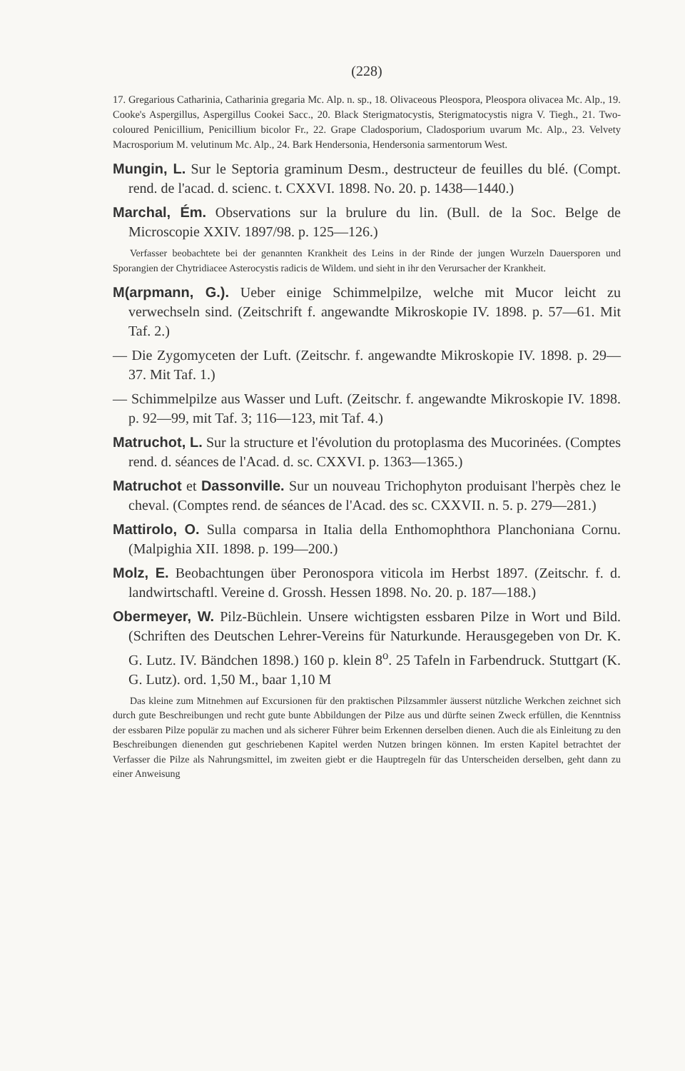(228)
17. Gregarious Catharinia, Catharinia gregaria Mc. Alp. n. sp., 18. Olivaceous Pleospora, Pleospora olivacea Mc. Alp., 19. Cooke's Aspergillus, Aspergillus Cookei Sacc., 20. Black Sterigmatocystis, Sterigmatocystis nigra V. Tiegh., 21. Two-coloured Penicillium, Penicillium bicolor Fr., 22. Grape Cladosporium, Cladosporium uvarum Mc. Alp., 23. Velvety Macrosporium M. velutinum Mc. Alp., 24. Bark Hendersonia, Hendersonia sarmentorum West.
Mungin, L. Sur le Septoria graminum Desm., destructeur de feuilles du blé. (Compt. rend. de l'acad. d. scienc. t. CXXVI. 1898. No. 20. p. 1438—1440.)
Marchal, Ém. Observations sur la brulure du lin. (Bull. de la Soc. Belge de Microscopie XXIV. 1897/98. p. 125—126.)
Verfasser beobachtete bei der genannten Krankheit des Leins in der Rinde der jungen Wurzeln Dauersporen und Sporangien der Chytridiacee Asterocystis radicis de Wildem. und sieht in ihr den Verursacher der Krankheit.
M(arpmann, G.). Ueber einige Schimmelpilze, welche mit Mucor leicht zu verwechseln sind. (Zeitschrift f. angewandte Mikroskopie IV. 1898. p. 57—61. Mit Taf. 2.)
— Die Zygomyceten der Luft. (Zeitschr. f. angewandte Mikroskopie IV. 1898. p. 29—37. Mit Taf. 1.)
— Schimmelpilze aus Wasser und Luft. (Zeitschr. f. angewandte Mikroskopie IV. 1898. p. 92—99, mit Taf. 3; 116—123, mit Taf. 4.)
Matruchot, L. Sur la structure et l'évolution du protoplasma des Mucorinées. (Comptes rend. d. séances de l'Acad. d. sc. CXXVI. p. 1363—1365.)
Matruchot et Dassonville. Sur un nouveau Trichophyton produisant l'herpès chez le cheval. (Comptes rend. de séances de l'Acad. des sc. CXXVII. n. 5. p. 279—281.)
Mattirolo, O. Sulla comparsa in Italia della Enthomophthora Planchoniana Cornu. (Malpighia XII. 1898. p. 199—200.)
Molz, E. Beobachtungen über Peronospora viticola im Herbst 1897. (Zeitschr. f. d. landwirtschaftl. Vereine d. Grossh. Hessen 1898. No. 20. p. 187—188.)
Obermeyer, W. Pilz-Büchlein. Unsere wichtigsten essbaren Pilze in Wort und Bild. (Schriften des Deutschen Lehrer-Vereins für Naturkunde. Herausgegeben von Dr. K. G. Lutz. IV. Bändchen 1898.) 160 p. klein 8<sup>o</sup>. 25 Tafeln in Farbendruck. Stuttgart (K. G. Lutz). ord. 1,50 M., baar 1,10 M
Das kleine zum Mitnehmen auf Excursionen für den praktischen Pilzsammler äusserst nützliche Werkchen zeichnet sich durch gute Beschreibungen und recht gute bunte Abbildungen der Pilze aus und dürfte seinen Zweck erfüllen, die Kenntniss der essbaren Pilze populär zu machen und als sicherer Führer beim Erkennen derselben dienen. Auch die als Einleitung zu den Beschreibungen dienenden gut geschriebenen Kapitel werden Nutzen bringen können. Im ersten Kapitel betrachtet der Verfasser die Pilze als Nahrungsmittel, im zweiten giebt er die Hauptregeln für das Unterscheiden derselben, geht dann zu einer Anweisung